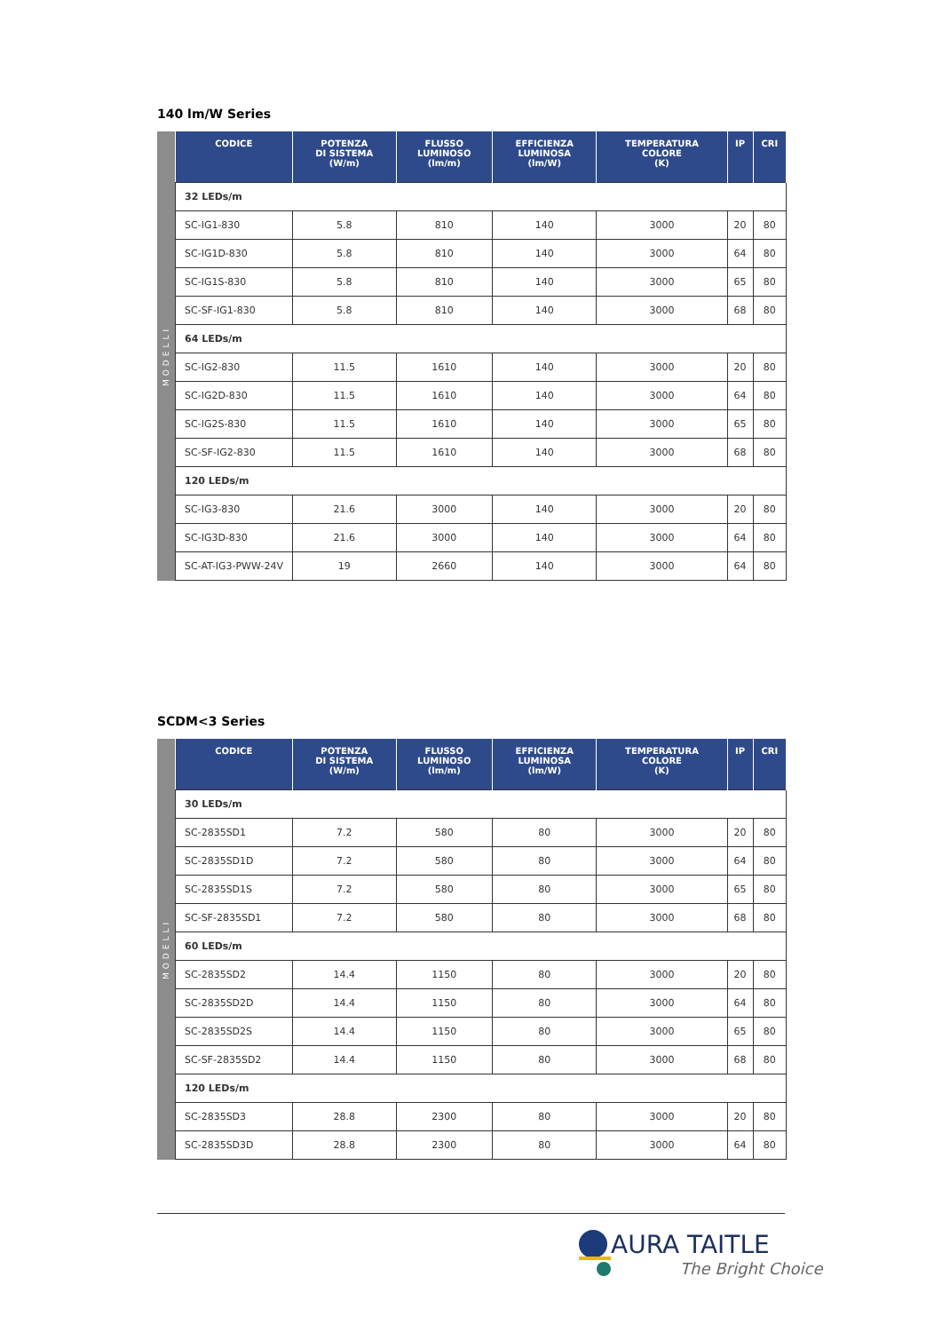140 lm/W Series
MODELLI
| CODICE | POTENZA DI SISTEMA (W/m) | FLUSSO LUMINOSO (lm/m) | EFFICIENZA LUMINOSA (lm/W) | TEMPERATURA COLORE (K) | IP | CRI |
| --- | --- | --- | --- | --- | --- | --- |
| 32 LEDs/m | | | | | | |
| SC-IG1-830 | 5.8 | 810 | 140 | 3000 | 20 | 80 |
| SC-IG1D-830 | 5.8 | 810 | 140 | 3000 | 64 | 80 |
| SC-IG1S-830 | 5.8 | 810 | 140 | 3000 | 65 | 80 |
| SC-SF-IG1-830 | 5.8 | 810 | 140 | 3000 | 68 | 80 |
| 64 LEDs/m | | | | | | |
| SC-IG2-830 | 11.5 | 1610 | 140 | 3000 | 20 | 80 |
| SC-IG2D-830 | 11.5 | 1610 | 140 | 3000 | 64 | 80 |
| SC-IG2S-830 | 11.5 | 1610 | 140 | 3000 | 65 | 80 |
| SC-SF-IG2-830 | 11.5 | 1610 | 140 | 3000 | 68 | 80 |
| 120 LEDs/m | | | | | | |
| SC-IG3-830 | 21.6 | 3000 | 140 | 3000 | 20 | 80 |
| SC-IG3D-830 | 21.6 | 3000 | 140 | 3000 | 64 | 80 |
| SC-AT-IG3-PWW-24V | 19 | 2660 | 140 | 3000 | 64 | 80 |
SCDM<3 Series
MODELLI
| CODICE | POTENZA DI SISTEMA (W/m) | FLUSSO LUMINOSO (lm/m) | EFFICIENZA LUMINOSA (lm/W) | TEMPERATURA COLORE (K) | IP | CRI |
| --- | --- | --- | --- | --- | --- | --- |
| 30 LEDs/m | | | | | | |
| SC-2835SD1 | 7.2 | 580 | 80 | 3000 | 20 | 80 |
| SC-2835SD1D | 7.2 | 580 | 80 | 3000 | 64 | 80 |
| SC-2835SD1S | 7.2 | 580 | 80 | 3000 | 65 | 80 |
| SC-SF-2835SD1 | 7.2 | 580 | 80 | 3000 | 68 | 80 |
| 60 LEDs/m | | | | | | |
| SC-2835SD2 | 14.4 | 1150 | 80 | 3000 | 20 | 80 |
| SC-2835SD2D | 14.4 | 1150 | 80 | 3000 | 64 | 80 |
| SC-2835SD2S | 14.4 | 1150 | 80 | 3000 | 65 | 80 |
| SC-SF-2835SD2 | 14.4 | 1150 | 80 | 3000 | 68 | 80 |
| 120 LEDs/m | | | | | | |
| SC-2835SD3 | 28.8 | 2300 | 80 | 3000 | 20 | 80 |
| SC-2835SD3D | 28.8 | 2300 | 80 | 3000 | 64 | 80 |
AURA TAITLE
The Bright Choice